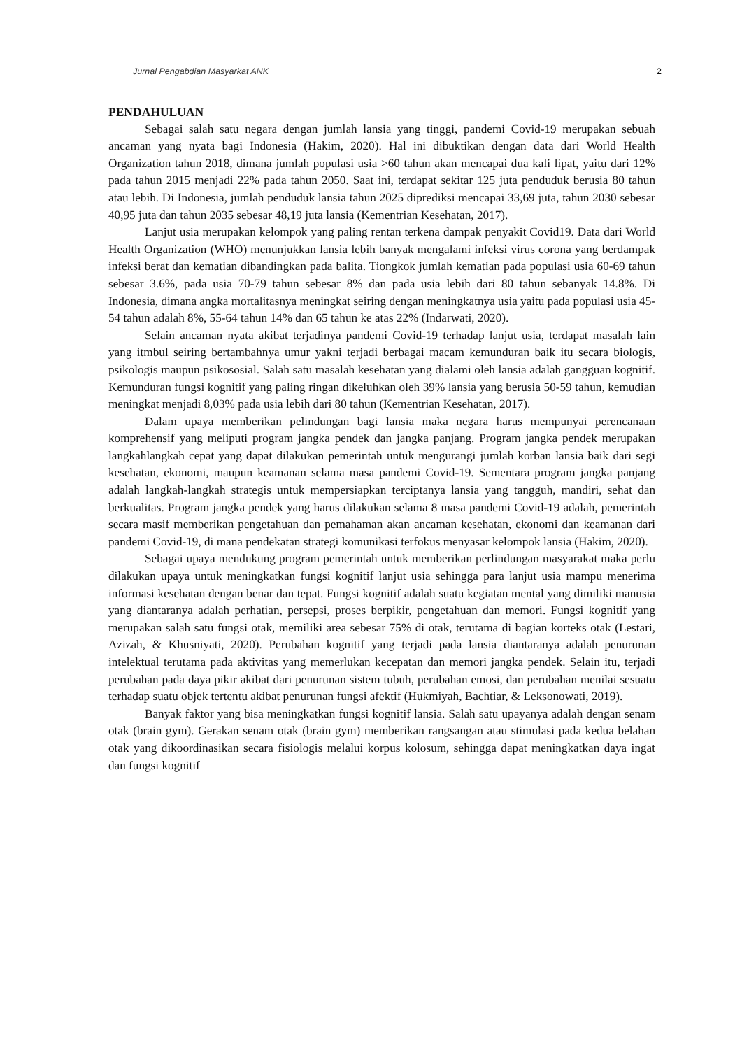Jurnal Pengabdian Masyarkat ANK 2
PENDAHULUAN
Sebagai salah satu negara dengan jumlah lansia yang tinggi, pandemi Covid-19 merupakan sebuah ancaman yang nyata bagi Indonesia (Hakim, 2020). Hal ini dibuktikan dengan data dari World Health Organization tahun 2018, dimana jumlah populasi usia >60 tahun akan mencapai dua kali lipat, yaitu dari 12% pada tahun 2015 menjadi 22% pada tahun 2050. Saat ini, terdapat sekitar 125 juta penduduk berusia 80 tahun atau lebih. Di Indonesia, jumlah penduduk lansia tahun 2025 diprediksi mencapai 33,69 juta, tahun 2030 sebesar 40,95 juta dan tahun 2035 sebesar 48,19 juta lansia (Kementrian Kesehatan, 2017).
Lanjut usia merupakan kelompok yang paling rentan terkena dampak penyakit Covid19. Data dari World Health Organization (WHO) menunjukkan lansia lebih banyak mengalami infeksi virus corona yang berdampak infeksi berat dan kematian dibandingkan pada balita. Tiongkok jumlah kematian pada populasi usia 60-69 tahun sebesar 3.6%, pada usia 70-79 tahun sebesar 8% dan pada usia lebih dari 80 tahun sebanyak 14.8%. Di Indonesia, dimana angka mortalitasnya meningkat seiring dengan meningkatnya usia yaitu pada populasi usia 45- 54 tahun adalah 8%, 55-64 tahun 14% dan 65 tahun ke atas 22% (Indarwati, 2020).
Selain ancaman nyata akibat terjadinya pandemi Covid-19 terhadap lanjut usia, terdapat masalah lain yang itmbul seiring bertambahnya umur yakni terjadi berbagai macam kemunduran baik itu secara biologis, psikologis maupun psikososial. Salah satu masalah kesehatan yang dialami oleh lansia adalah gangguan kognitif. Kemunduran fungsi kognitif yang paling ringan dikeluhkan oleh 39% lansia yang berusia 50-59 tahun, kemudian meningkat menjadi 8,03% pada usia lebih dari 80 tahun (Kementrian Kesehatan, 2017).
Dalam upaya memberikan pelindungan bagi lansia maka negara harus mempunyai perencanaan komprehensif yang meliputi program jangka pendek dan jangka panjang. Program jangka pendek merupakan langkahlangkah cepat yang dapat dilakukan pemerintah untuk mengurangi jumlah korban lansia baik dari segi kesehatan, ekonomi, maupun keamanan selama masa pandemi Covid-19. Sementara program jangka panjang adalah langkah-langkah strategis untuk mempersiapkan terciptanya lansia yang tangguh, mandiri, sehat dan berkualitas. Program jangka pendek yang harus dilakukan selama 8 masa pandemi Covid-19 adalah, pemerintah secara masif memberikan pengetahuan dan pemahaman akan ancaman kesehatan, ekonomi dan keamanan dari pandemi Covid-19, di mana pendekatan strategi komunikasi terfokus menyasar kelompok lansia (Hakim, 2020).
Sebagai upaya mendukung program pemerintah untuk memberikan perlindungan masyarakat maka perlu dilakukan upaya untuk meningkatkan fungsi kognitif lanjut usia sehingga para lanjut usia mampu menerima informasi kesehatan dengan benar dan tepat. Fungsi kognitif adalah suatu kegiatan mental yang dimiliki manusia yang diantaranya adalah perhatian, persepsi, proses berpikir, pengetahuan dan memori. Fungsi kognitif yang merupakan salah satu fungsi otak, memiliki area sebesar 75% di otak, terutama di bagian korteks otak (Lestari, Azizah, & Khusniyati, 2020). Perubahan kognitif yang terjadi pada lansia diantaranya adalah penurunan intelektual terutama pada aktivitas yang memerlukan kecepatan dan memori jangka pendek. Selain itu, terjadi perubahan pada daya pikir akibat dari penurunan sistem tubuh, perubahan emosi, dan perubahan menilai sesuatu terhadap suatu objek tertentu akibat penurunan fungsi afektif (Hukmiyah, Bachtiar, & Leksonowati, 2019).
Banyak faktor yang bisa meningkatkan fungsi kognitif lansia. Salah satu upayanya adalah dengan senam otak (brain gym). Gerakan senam otak (brain gym) memberikan rangsangan atau stimulasi pada kedua belahan otak yang dikoordinasikan secara fisiologis melalui korpus kolosum, sehingga dapat meningkatkan daya ingat dan fungsi kognitif